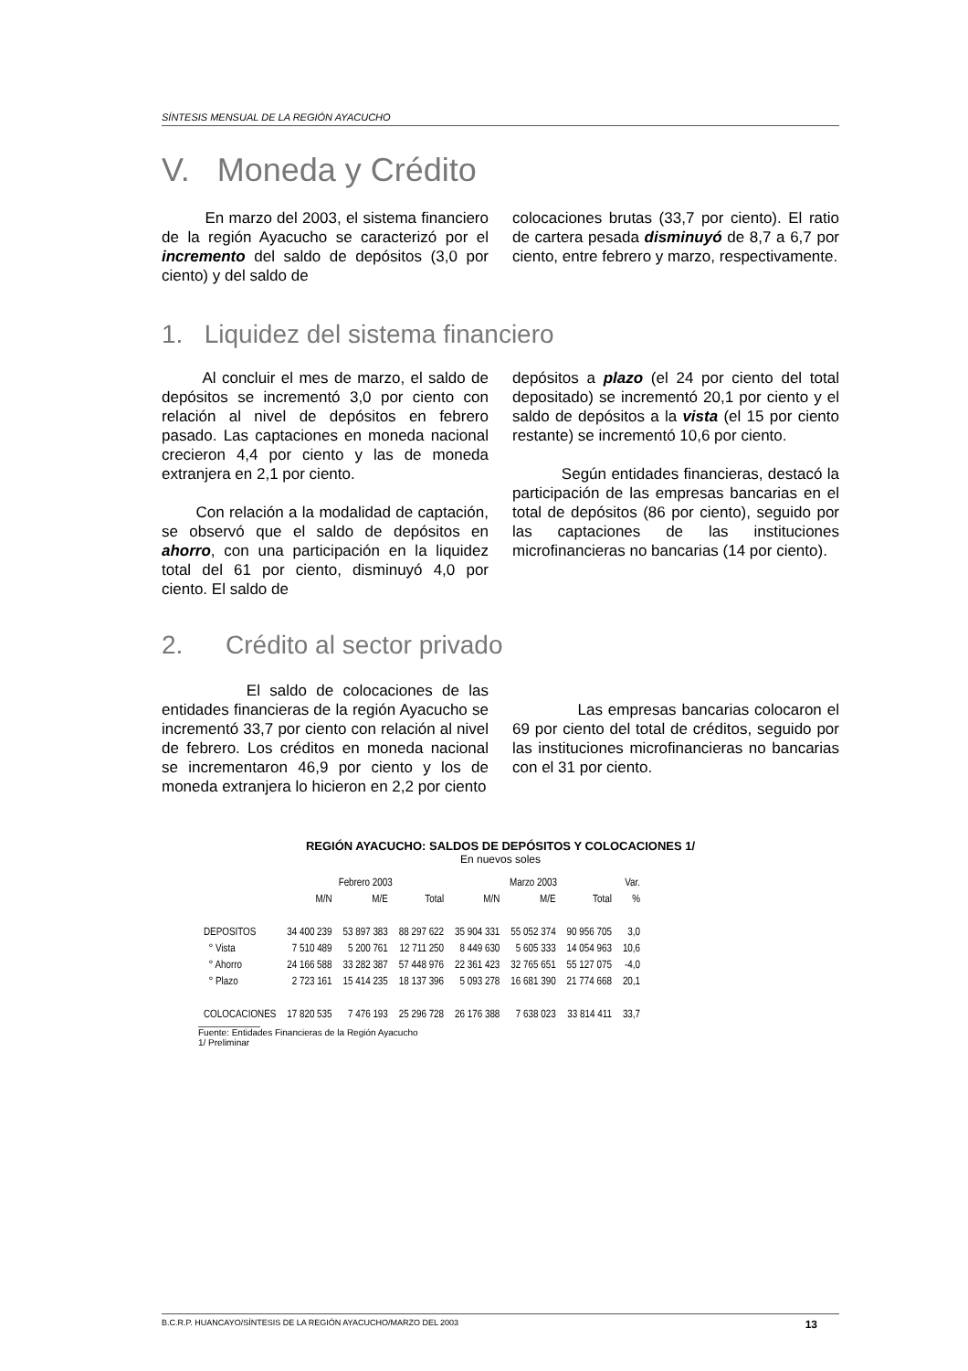SÍNTESIS MENSUAL DE LA REGIÓN AYACUCHO
V. Moneda y Crédito
En marzo del 2003, el sistema financiero de la región Ayacucho se caracterizó por el incremento del saldo de depósitos (3,0 por ciento) y del saldo de
colocaciones brutas (33,7 por ciento). El ratio de cartera pesada disminuyó de 8,7 a 6,7 por ciento, entre febrero y marzo, respectivamente.
1. Liquidez del sistema financiero
Al concluir el mes de marzo, el saldo de depósitos se incrementó 3,0 por ciento con relación al nivel de depósitos en febrero pasado. Las captaciones en moneda nacional crecieron 4,4 por ciento y las de moneda extranjera en 2,1 por ciento.
Con relación a la modalidad de captación, se observó que el saldo de depósitos en ahorro, con una participación en la liquidez total del 61 por ciento, disminuyó 4,0 por ciento. El saldo de
depósitos a plazo (el 24 por ciento del total depositado) se incrementó 20,1 por ciento y el saldo de depósitos a la vista (el 15 por ciento restante) se incrementó 10,6 por ciento.
Según entidades financieras, destacó la participación de las empresas bancarias en el total de depósitos (86 por ciento), seguido por las captaciones de las instituciones microfinancieras no bancarias (14 por ciento).
2. Crédito al sector privado
El saldo de colocaciones de las entidades financieras de la región Ayacucho se incrementó 33,7 por ciento con relación al nivel de febrero. Los créditos en moneda nacional se incrementaron 46,9 por ciento y los de moneda extranjera lo hicieron en 2,2 por ciento
Las empresas bancarias colocaron el 69 por ciento del total de créditos, seguido por las instituciones microfinancieras no bancarias con el 31 por ciento.
REGIÓN AYACUCHO: SALDOS DE DEPÓSITOS Y COLOCACIONES 1/
En nuevos soles
| | Febrero 2003 | | | Marzo 2003 | | | Var. |
| --- | --- | --- | --- | --- | --- | --- | --- |
| | M/N | M/E | Total | M/N | M/E | Total | % |
| DEPOSITOS | 34 400 239 | 53 897 383 | 88 297 622 | 35 904 331 | 55 052 374 | 90 956 705 | 3,0 |
| ° Vista | 7 510 489 | 5 200 761 | 12 711 250 | 8 449 630 | 5 605 333 | 14 054 963 | 10,6 |
| ° Ahorro | 24 166 588 | 33 282 387 | 57 448 976 | 22 361 423 | 32 765 651 | 55 127 075 | -4,0 |
| ° Plazo | 2 723 161 | 15 414 235 | 18 137 396 | 5 093 278 | 16 681 390 | 21 774 668 | 20,1 |
| COLOCACIONES | 17 820 535 | 7 476 193 | 25 296 728 | 26 176 388 | 7 638 023 | 33 814 411 | 33,7 |
Fuente: Entidades Financieras de la Región Ayacucho
1/ Preliminar
B.C.R.P. HUANCAYO/SÍNTESIS DE LA REGIÓN AYACUCHO/MARZO DEL 2003 13